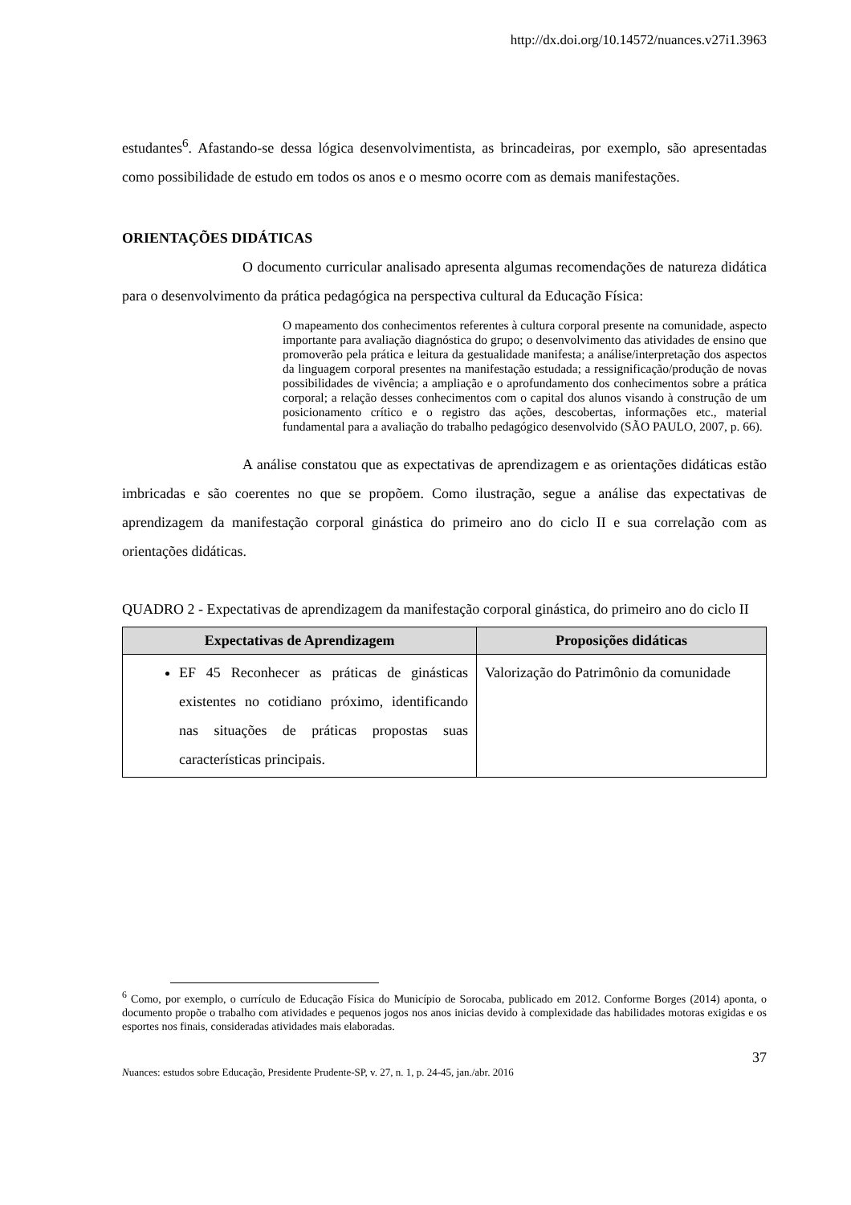http://dx.doi.org/10.14572/nuances.v27i1.3963
estudantes<sup>6</sup>. Afastando-se dessa lógica desenvolvimentista, as brincadeiras, por exemplo, são apresentadas como possibilidade de estudo em todos os anos e o mesmo ocorre com as demais manifestações.
ORIENTAÇÕES DIDÁTICAS
O documento curricular analisado apresenta algumas recomendações de natureza didática para o desenvolvimento da prática pedagógica na perspectiva cultural da Educação Física:
O mapeamento dos conhecimentos referentes à cultura corporal presente na comunidade, aspecto importante para avaliação diagnóstica do grupo; o desenvolvimento das atividades de ensino que promoverão pela prática e leitura da gestualidade manifesta; a análise/interpretação dos aspectos da linguagem corporal presentes na manifestação estudada; a ressignificação/produção de novas possibilidades de vivência; a ampliação e o aprofundamento dos conhecimentos sobre a prática corporal; a relação desses conhecimentos com o capital dos alunos visando à construção de um posicionamento crítico e o registro das ações, descobertas, informações etc., material fundamental para a avaliação do trabalho pedagógico desenvolvido (SÃO PAULO, 2007, p. 66).
A análise constatou que as expectativas de aprendizagem e as orientações didáticas estão imbricadas e são coerentes no que se propõem. Como ilustração, segue a análise das expectativas de aprendizagem da manifestação corporal ginástica do primeiro ano do ciclo II e sua correlação com as orientações didáticas.
QUADRO 2 - Expectativas de aprendizagem da manifestação corporal ginástica, do primeiro ano do ciclo II
| Expectativas de Aprendizagem | Proposições didáticas |
| --- | --- |
| EF 45 Reconhecer as práticas de ginásticas existentes no cotidiano próximo, identificando nas situações de práticas propostas suas características principais. | Valorização do Patrimônio da comunidade |
<sup>6</sup> Como, por exemplo, o currículo de Educação Física do Município de Sorocaba, publicado em 2012. Conforme Borges (2014) aponta, o documento propõe o trabalho com atividades e pequenos jogos nos anos inicias devido à complexidade das habilidades motoras exigidas e os esportes nos finais, consideradas atividades mais elaboradas.
37
Nuances: estudos sobre Educação, Presidente Prudente-SP, v. 27, n. 1, p. 24-45, jan./abr. 2016